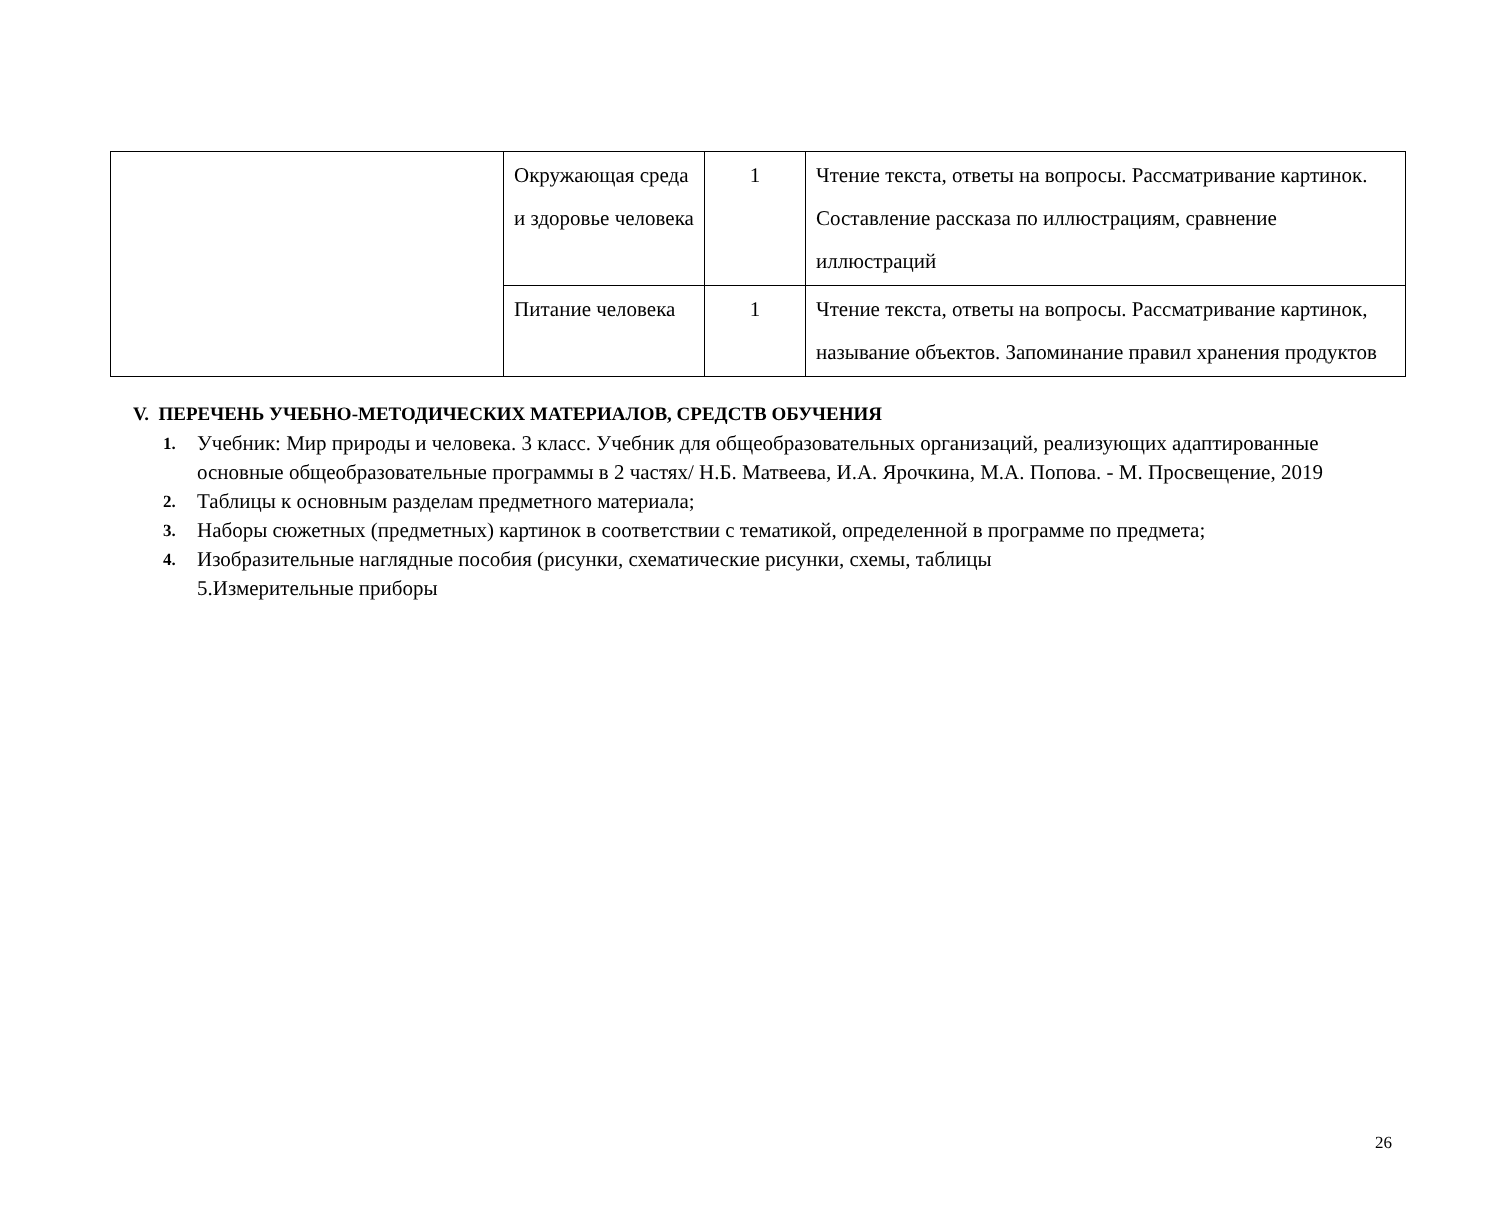| | Окружающая среда и здоровье человека | 1 | Чтение текста, ответы на вопросы. Рассматривание картинок. Составление рассказа по иллюстрациям, сравнение иллюстраций |
| | Питание человека | 1 | Чтение текста, ответы на вопросы. Рассматривание картинок, называние объектов. Запоминание правил хранения продуктов |
V. ПЕРЕЧЕНЬ УЧЕБНО-МЕТОДИЧЕСКИХ МАТЕРИАЛОВ, СРЕДСТВ ОБУЧЕНИЯ
1. Учебник: Мир природы и человека. 3 класс. Учебник для общеобразовательных организаций, реализующих адаптированные основные общеобразовательные программы в 2 частях/ Н.Б. Матвеева, И.А. Ярочкина, М.А. Попова. - М. Просвещение, 2019
2. Таблицы к основным разделам предметного материала;
3. Наборы сюжетных (предметных) картинок в соответствии с тематикой, определенной в программе по предмета;
4. Изобразительные наглядные пособия (рисунки, схематические рисунки, схемы, таблицы
5.Измерительные приборы
26